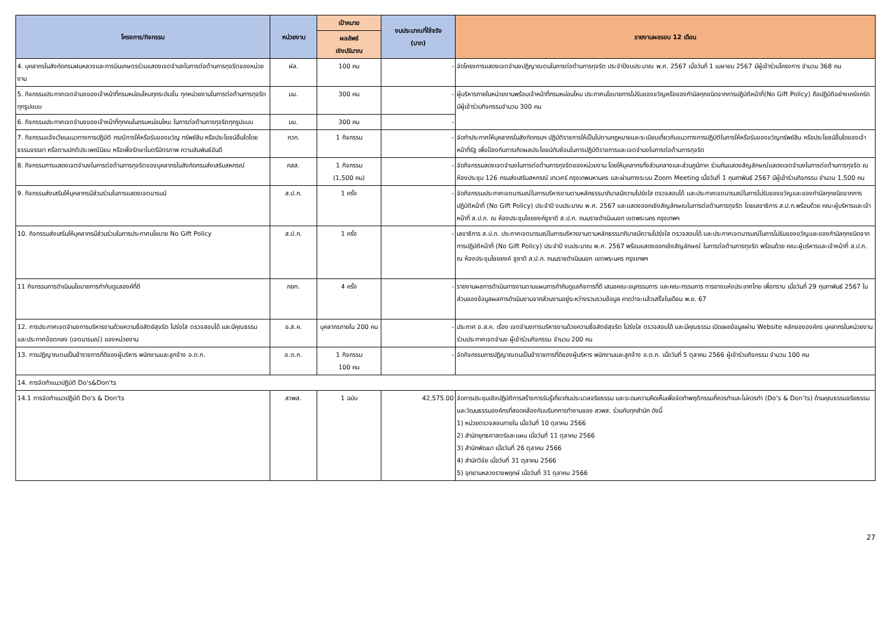| โครงการ/กิจกรรม | หน่วยงาน | เป้าหมาย | งบประมาณที่ใช้จริง (บาท) | รายงานผลรอบ 12 เดือน |
| --- | --- | --- | --- | --- |
| | | ผลลัพธ์ เชิงปริมาณ | | |
| 4. บุคลากรในสังกัดกรมฝนหลวงและการบินเกษตรร่วมแสดงเจตจำนงในการต่อต้านการทุจริตของหน่วยงาน | ฝล. | 100 คน | - | จัดโครงการแสดงเจตจำนงปฏิญาณตนในการต่อต้านการทุจริต ประจำปีงบประมาณ พ.ศ. 2567 เมื่อวันที่ 1 เมษายน 2567 มีผู้เข้าร่วมโครงการ จำนวน 368 คน |
| 5. กิจกรรมประกาศเจตจำนงของเจ้าหน้าที่กรมหม่อนไหมทุกระดับชั้น ทุกหน่วยงานในการต่อต้านการทุจริตทุกรูปแบบ | มม. | 300 คน | - | ผู้บริหารภายในหน่วยงานพร้อมเจ้าหน้าที่กรมหม่อนไหม ประกาศนโยบายการไม่รับของขวัญหรือของกำนัลทุกชนิดจากการปฏิบัติหน้าที่(No Gift Policy) ถือปฏิบัติอย่างเคร่งครัด มีผู้เข้าร่วมกิจกรรมจำนวน 300 คน |
| 6. กิจกรรมประกาศเจตจำนงของเจ้าหน้าที่ทุกคนในกรมหม่อนไหม ในการต่อต้านการทุจริตทุกรูปแบบ | มม. | 300 คน | - | |
| 7. กิจกรรมแจ้งเวียนแนวทางการปฏิบัติ กรณีการให้หรือรับของขวัญ ทรัพย์สิน หรือประโยชน์อื่นใดโดยธรรมจรรยา หรือตามปกติประเพณีนิยม หรือเพื่อรักษาไมตรีมิตรภาพ ความสัมพันธ์อันดี | กวก. | 1 กิจกรรม | - | จัดทำประกาศให้บุคลากรในสังกัดกรมฯ ปฏิบัติราชการให้เป็นไปตามกฎหมายและระเบียบเกี่ยวกับแนวทางการปฏิบัติในการให้หรือรับของขวัญทรัพย์สิน หรือประโยชน์อื่นใดของเจ้าหน้าที่รัฐ เพื่อป้องกันการเกิดผลประโยชน์ทับซ้อนในการปฏิบัติราชการและเจตจำนงในการต่อต้านการทุจริต |
| 8. กิจกรรมการแสดงเจตจำนงในการต่อต้านการทุจริตของบุคลากรในสังกัดกรมส่งเสริมสหกรณ์ | กสส. | 1 กิจกรรม (1,500 คน) | - | จัดกิจกรรมสดงเจตจำนงในการต่อต้านการทุจริตของหน่วยงาน โดยให้บุคลากรทั้งส่วนกลางและส่วนภูมิภาค ร่วมกันแสดงสัญลักษณ์แสดงเจตจำนงในการต่อต้านการทุจริต ณ ห้องประชุม 126 กรมส่งเสริมสหกรณ์ เทเวศร์ กรุงเทพมหานคร และผ่านทางระบบ Zoom Meeting เมื่อวันที่ 1 กุมภาพันธ์ 2567 มีผู้เข้าร่วมกิจกรรม จำนวน 1,500 คน |
| 9. กิจกรรมส่งเสริมให้บุคลากรมีส่วนร่วมในการแสดงเจตนารมน์ | ส.ป.ก. | 1 ครั้ง | - | จัดกิจกรรมประกาศเจตนารมณ์ในการบริหารงานตามหลักธรรมาภิบาลมีความโปร่งใส ตรวจสอบได้ และประกาศเจตนารมณ์ในการไม่รับของขวัญและของกำนัลทุกชนิดจากการปฏิบัติหน้าที่ (No Gift Policy) ประจำปี งบประมาณ พ.ศ. 2567 และแสดงออกเชิงสัญลักษณในการต่อต้านการทุจริต โดยเลขาธิการ ส.ป.ก.พร้อมด้วย คณะผู้บริหารและเจ้าหน้าที่ ส.ป.ก. ณ ห้องประชุมไชยยงค์ชูชาติ ส.ป.ก. ถนนราชดำเนินนอก เขตพระนคร กรุงเทพฯ |
| 10. กิจกรรมส่งเสริมให้บุคลากรมีส่วนร่วมในการประกาศนโยบาย No Gift Policy | ส.ป.ก. | 1 ครั้ง | - | เลขาธิการ ส.ป.ก. ประกาศเจตนารมณ์ในการบริหารงานตามหลักธรรมาภิบาลมีความโปร่งใส ตรวจสอบได้ และประกาศเจตนารมณ์ในการไม่รับของขวัญและของกำนัลทุกชนิดจากการปฏิบัติหน้าที่ (No Gift Policy) ประจำปี งบประมาณ พ.ศ. 2567 พร้อมแสดงออกเชิงสัญลักษณ์ ในการต่อต้านการทุจริต พร้อมด้วย คณะผู้บริหารและเจ้าหน้าที่ ส.ป.ก. ณ ห้องประชุมไชยยงค์ ชูชาติ ส.ป.ก. ถนนราชดำเนินนอก เขตพระนคร กรุงเทพฯ |
| 11 กิจกรรมการดำเนินนโยบายการกำกับดูแลองค์ที่ดี | กยท. | 4 ครั้ง | - | รายงานผลการดำเนินการงานตามแผนการกำกับดูแลกิจการที่ดี เสนอคณะอนุกรรมการ และคณะกรรมการ การยางแห่งประเทศไทย เพื่อทราบ เมื่อวันที่ 29 กุมภาพันธ์ 2567 ในส่วนของข้อมูลผลการดำเนินงานจากส่วนงานอยู่ระหว่างรวบรวมข้อมูล คาดว่าจะแล้วเสร็จในเดือน พ.ย. 67 |
| 12. การประกาศเจตจำนงการบริหารงานด้วยความซื่อสัตย์สุจริต โปร่งใส ตรวจสอบได้ และมีคุณธรรม และประกาศข้อตกลง (เจตนารมณ์) ของหน่วยงาน | อ.ส.ค. | บุคลากรภายใน 200 คน | - | ประกาศ อ.ส.ค. เรื่อง เจตจำนงการบริหารงานด้วยความซื่อสัตย์สุจริต โปร่งใส ตรวจสอบได้ และมีคุณธรรม เปิดเผยข้อมูลผ่าน Website หลักขององค์กร บุคลากรในหน่วยงานร่วมประกาศเจตจำนง ผู้เข้าร่วมกิจกรรม จำนวน 200 คน |
| 13. การปฏิญาณตนเป็นข้าราชการที่ดีของผู้บริหาร พนักงานและลูกจ้าง อ.ต.ก. | อ.ต.ก. | 1 กิจกรรม 100 คน | - | จัดกิจกรรมการปฏิญาณตนเป็นข้าราชการที่ดีของผู้บริหาร พนักงานและลูกจ้าง อ.ต.ก. เมื่อวันที่ 5 ตุลาคม 2566 ผู้เข้าร่วมกิจกรรม จำนวน 100 คน |
| 14. การจัดทำแนวปฏิบัติ Do's&Don'ts | | | | |
| 14.1 การจัดทำแนวปฏิบัติ Do's & Don'ts | สวพส. | 1 ฉบับ | 42,575.00 | จัดการประชุมเชิงปฏิบัติการสร้างการรับรู้เกี่ยวกับประมวลจริยธรรม และระดมความคิดเห็นเพื่อจัดทำพฤติกรรมที่ควรทำและไม่ควรทำ (Do’s & Don’ts) ด้านคุณธรรมจริยธรรมและวัฒนธรรมองค์กรที่สอดคล้องกับบริบทการทำงานของ สวพส. ร่วมกับทุกสำนัก ดังนี้ 1) หน่วยตรวจสอบภายใน เมื่อวันที่ 10 ตุลาคม 2566 2) สำนักยุทธศาสตร์และแผน เมื่อวันที่ 11 ตุลาคม 2566 3) สำนักพัฒนา เมื่อวันที่ 26 ตุลาคม 2566 4) สำนักวิจัย เมื่อวันที่ 31 ตุลาคม 2566 5) อุทยานหลวงราชพฤกษ์ เมื่อวันที่ 31 ตุลาคม 2566 |
27